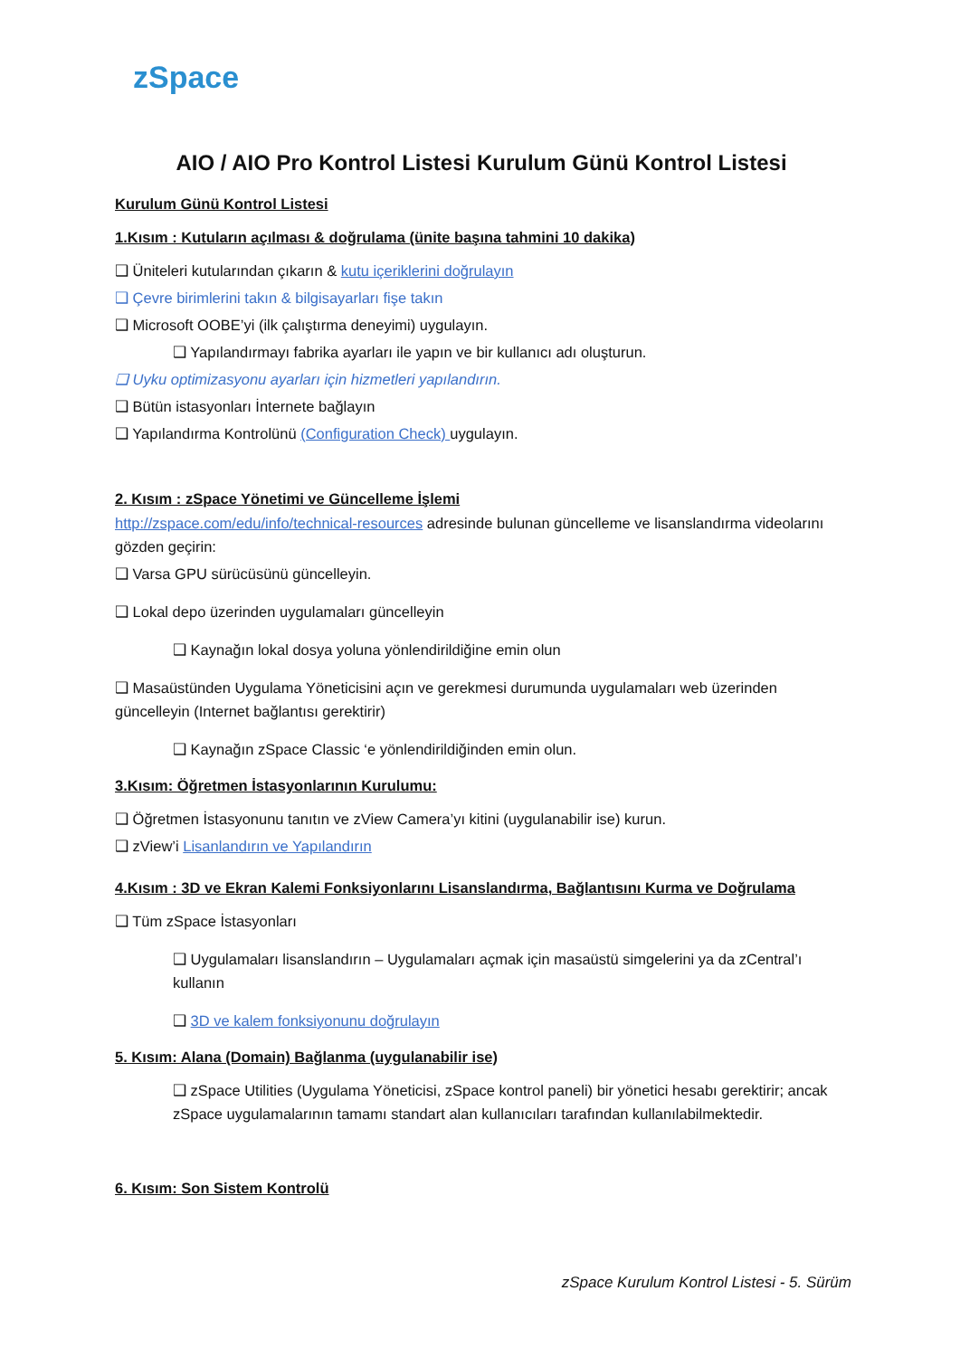zSpace
AIO / AIO Pro Kontrol Listesi Kurulum Günü Kontrol Listesi
Kurulum Günü Kontrol Listesi
1.Kısım : Kutuların açılması & doğrulama (ünite başına tahmini 10 dakika)
❑ Üniteleri kutularından çıkarın & kutu içeriklerini doğrulayın
❑ Çevre birimlerini takın & bilgisayarları fişe takın
❑ Microsoft OOBE’yi (ilk çalıştırma deneyimi) uygulayın.
❑ Yapılandırmayı fabrika ayarları ile yapın ve bir kullanıcı adı oluşturun.
❑ Uyku optimizasyonu ayarları için hizmetleri yapılandırın.
❑ Bütün istasyonları İnternete bağlayın
❑ Yapılandırma Kontrolünü (Configuration Check) uygulayın.
2. Kısım : zSpace Yönetimi ve Güncelleme İşlemi
http://zspace.com/edu/info/technical-resources adresinde bulunan güncelleme ve lisanslandırma videolarını gözden geçirin:
❑ Varsa GPU sürücüsünü güncelleyin.
❑ Lokal depo üzerinden uygulamaları güncelleyin
❑ Kaynağın lokal dosya yoluna yönlendirildiğine emin olun
❑ Masaüstünden Uygulama Yöneticisini açın ve gerekmesi durumunda uygulamaları web üzerinden güncelleyin (Internet bağlantısı gerektirir)
❑ Kaynağın zSpace Classic ‘e yönlendirildiğinden emin olun.
3.Kısım: Öğretmen İstasyonlarının Kurulumu:
❑ Öğretmen İstasyonunu tanıtın ve zView Camera’yı kitini (uygulanabilir ise) kurun.
❑ zView’i Lisanlandırın ve Yapılandırın
4.Kısım : 3D ve Ekran Kalemi Fonksiyonlarını Lisanslandırma, Bağlantısını Kurma ve Doğrulama
❑ Tüm zSpace İstasyonları
❑ Uygulamaları lisanslandırın – Uygulamaları açmak için masaüstü simgelerini ya da zCentral’ı kullanın
❑ 3D ve kalem fonksiyonunu doğrulayın
5. Kısım: Alana (Domain) Bağlanma (uygulanabilir ise)
❑ zSpace Utilities (Uygulama Yöneticisi, zSpace kontrol paneli) bir yönetici hesabı gerektirir; ancak zSpace uygulamalarının tamamı standart alan kullanıcıları tarafından kullanılabilmektedir.
6. Kısım: Son Sistem Kontrolü
zSpace Kurulum Kontrol Listesi - 5. Sürüm